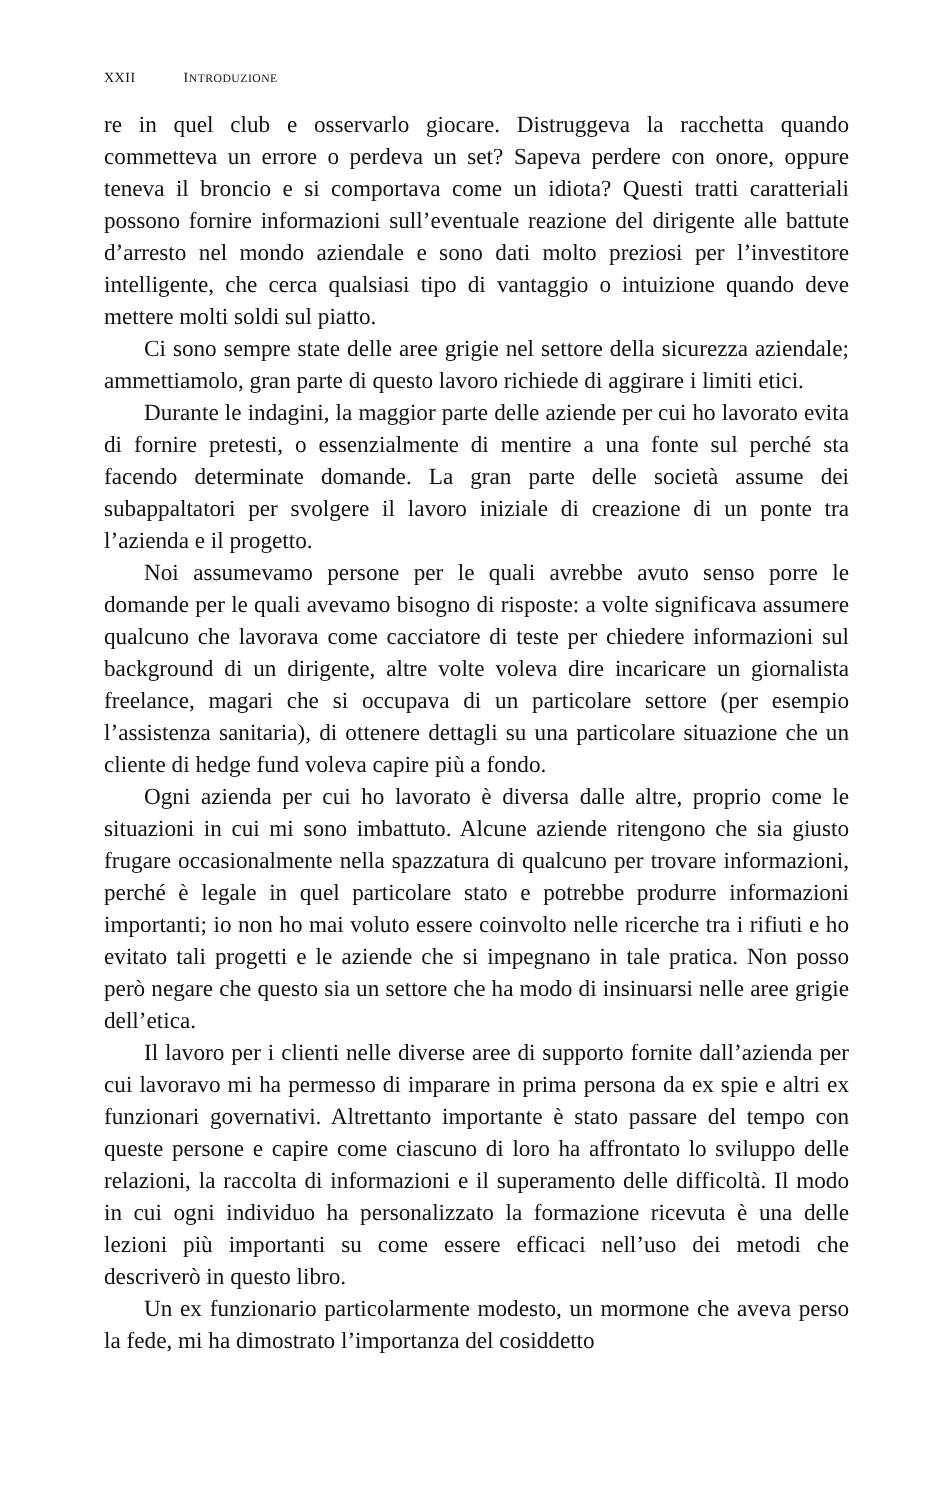XXII INTRODUZIONE
re in quel club e osservarlo giocare. Distruggeva la racchetta quando commetteva un errore o perdeva un set? Sapeva perdere con onore, oppure teneva il broncio e si comportava come un idiota? Questi tratti caratteriali possono fornire informazioni sull’eventuale reazione del dirigente alle battute d’arresto nel mondo aziendale e sono dati molto preziosi per l’investitore intelligente, che cerca qualsiasi tipo di vantaggio o intuizione quando deve mettere molti soldi sul piatto.
Ci sono sempre state delle aree grigie nel settore della sicurezza aziendale; ammettiamolo, gran parte di questo lavoro richiede di aggirare i limiti etici.
Durante le indagini, la maggior parte delle aziende per cui ho lavorato evita di fornire pretesti, o essenzialmente di mentire a una fonte sul perché sta facendo determinate domande. La gran parte delle società assume dei subappaltatori per svolgere il lavoro iniziale di creazione di un ponte tra l’azienda e il progetto.
Noi assumevamo persone per le quali avrebbe avuto senso porre le domande per le quali avevamo bisogno di risposte: a volte significava assumere qualcuno che lavorava come cacciatore di teste per chiedere informazioni sul background di un dirigente, altre volte voleva dire incaricare un giornalista freelance, magari che si occupava di un particolare settore (per esempio l’assistenza sanitaria), di ottenere dettagli su una particolare situazione che un cliente di hedge fund voleva capire più a fondo.
Ogni azienda per cui ho lavorato è diversa dalle altre, proprio come le situazioni in cui mi sono imbattuto. Alcune aziende ritengono che sia giusto frugare occasionalmente nella spazzatura di qualcuno per trovare informazioni, perché è legale in quel particolare stato e potrebbe produrre informazioni importanti; io non ho mai voluto essere coinvolto nelle ricerche tra i rifiuti e ho evitato tali progetti e le aziende che si impegnano in tale pratica. Non posso però negare che questo sia un settore che ha modo di insinuarsi nelle aree grigie dell’etica.
Il lavoro per i clienti nelle diverse aree di supporto fornite dall’azienda per cui lavoravo mi ha permesso di imparare in prima persona da ex spie e altri ex funzionari governativi. Altrettanto importante è stato passare del tempo con queste persone e capire come ciascuno di loro ha affrontato lo sviluppo delle relazioni, la raccolta di informazioni e il superamento delle difficoltà. Il modo in cui ogni individuo ha personalizzato la formazione ricevuta è una delle lezioni più importanti su come essere efficaci nell’uso dei metodi che descriverò in questo libro.
Un ex funzionario particolarmente modesto, un mormone che aveva perso la fede, mi ha dimostrato l’importanza del cosiddetto